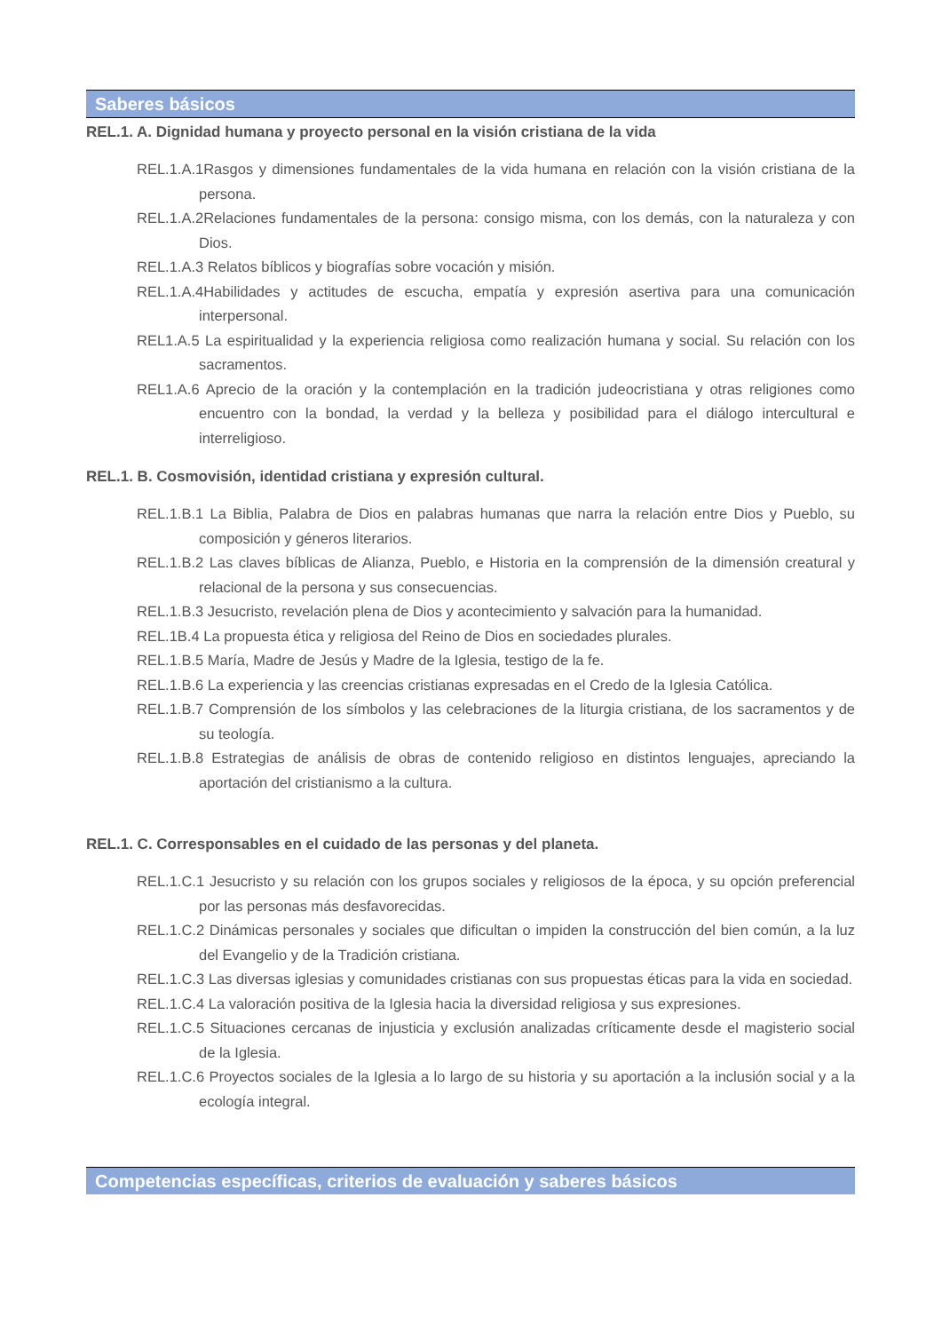Saberes básicos
REL.1. A. Dignidad humana y proyecto personal en la visión cristiana de la vida
REL.1.A.1Rasgos y dimensiones fundamentales de la vida humana en relación con la visión cristiana de la persona.
REL.1.A.2Relaciones fundamentales de la persona: consigo misma, con los demás, con la naturaleza y con Dios.
REL.1.A.3 Relatos bíblicos y biografías sobre vocación y misión.
REL.1.A.4Habilidades y actitudes de escucha, empatía y expresión asertiva para una comunicación interpersonal.
REL1.A.5 La espiritualidad y la experiencia religiosa como realización humana y social. Su relación con los sacramentos.
REL1.A.6 Aprecio de la oración y la contemplación en la tradición judeocristiana y otras religiones como encuentro con la bondad, la verdad y la belleza y posibilidad para el diálogo intercultural e interreligioso.
REL.1. B. Cosmovisión, identidad cristiana y expresión cultural.
REL.1.B.1 La Biblia, Palabra de Dios en palabras humanas que narra la relación entre Dios y Pueblo, su composición y géneros literarios.
REL.1.B.2 Las claves bíblicas de Alianza, Pueblo, e Historia en la comprensión de la dimensión creatural y relacional de la persona y sus consecuencias.
REL.1.B.3 Jesucristo, revelación plena de Dios y acontecimiento y salvación para la humanidad.
REL.1B.4 La propuesta ética y religiosa del Reino de Dios en sociedades plurales.
REL.1.B.5 María, Madre de Jesús y Madre de la Iglesia, testigo de la fe.
REL.1.B.6 La experiencia y las creencias cristianas expresadas en el Credo de la Iglesia Católica.
REL.1.B.7 Comprensión de los símbolos y las celebraciones de la liturgia cristiana, de los sacramentos y de su teología.
REL.1.B.8 Estrategias de análisis de obras de contenido religioso en distintos lenguajes, apreciando la aportación del cristianismo a la cultura.
REL.1. C. Corresponsables en el cuidado de las personas y del planeta.
REL.1.C.1 Jesucristo y su relación con los grupos sociales y religiosos de la época, y su opción preferencial por las personas más desfavorecidas.
REL.1.C.2 Dinámicas personales y sociales que dificultan o impiden la construcción del bien común, a la luz del Evangelio y de la Tradición cristiana.
REL.1.C.3 Las diversas iglesias y comunidades cristianas con sus propuestas éticas para la vida en sociedad.
REL.1.C.4 La valoración positiva de la Iglesia hacia la diversidad religiosa y sus expresiones.
REL.1.C.5 Situaciones cercanas de injusticia y exclusión analizadas críticamente desde el magisterio social de la Iglesia.
REL.1.C.6 Proyectos sociales de la Iglesia a lo largo de su historia y su aportación a la inclusión social y a la ecología integral.
Competencias específicas, criterios de evaluación y saberes básicos